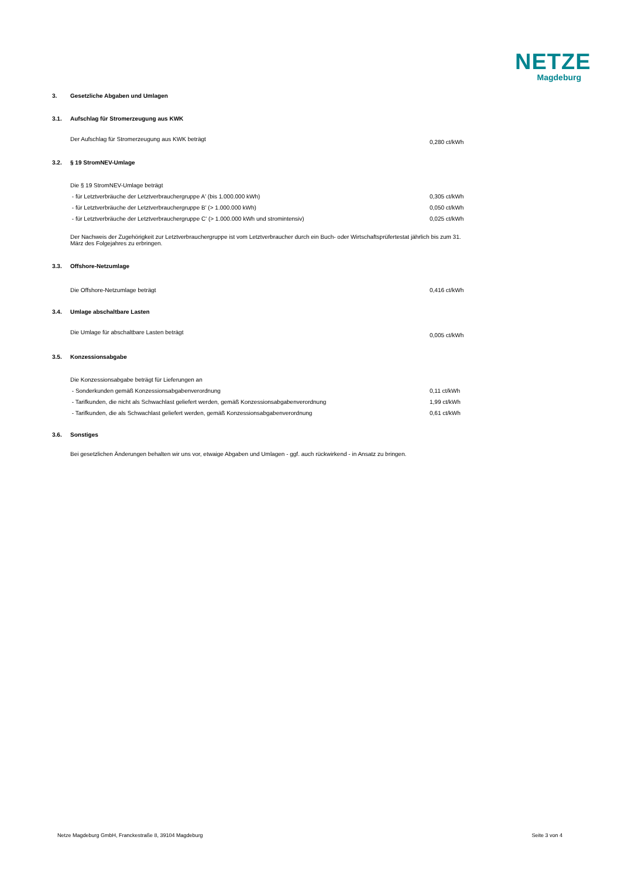NETZE
Magdeburg
3. Gesetzliche Abgaben und Umlagen
3.1. Aufschlag für Stromerzeugung aus KWK
| Der Aufschlag für Stromerzeugung aus KWK beträgt | 0,280 ct/kWh |
3.2. § 19 StromNEV-Umlage
| Die § 19 StromNEV-Umlage beträgt | |
| - für Letztverbräuche der Letztverbrauchergruppe A' (bis 1.000.000 kWh) | 0,305 ct/kWh |
| - für Letztverbräuche der Letztverbrauchergruppe B' (> 1.000.000 kWh) | 0,050 ct/kWh |
| - für Letztverbräuche der Letztverbrauchergruppe C' (> 1.000.000 kWh und stromintensiv) | 0,025 ct/kWh |
Der Nachweis der Zugehörigkeit zur Letztverbrauchergruppe ist vom Letztverbraucher durch ein Buch- oder Wirtschaftsprüfertestat jährlich bis zum 31.
März des Folgejahres zu erbringen.
3.3. Offshore-Netzumlage
| Die Offshore-Netzumlage beträgt | 0,416 ct/kWh |
3.4. Umlage abschaltbare Lasten
| Die Umlage für abschaltbare Lasten beträgt | 0,005 ct/kWh |
3.5. Konzessionsabgabe
| Die Konzessionsabgabe beträgt für Lieferungen an | |
| - Sonderkunden gemäß Konzessionsabgabenverordnung | 0,11 ct/kWh |
| - Tarifkunden, die nicht als Schwachlast geliefert werden, gemäß Konzessionsabgabenverordnung | 1,99 ct/kWh |
| - Tarifkunden, die als Schwachlast geliefert werden, gemäß Konzessionsabgabenverordnung | 0,61 ct/kWh |
3.6. Sonstiges
Bei gesetzlichen Änderungen behalten wir uns vor, etwaige Abgaben und Umlagen - ggf. auch rückwirkend - in Ansatz zu bringen.
Netze Magdeburg GmbH, Franckestraße 8, 39104 Magdeburg Seite 3 von 4